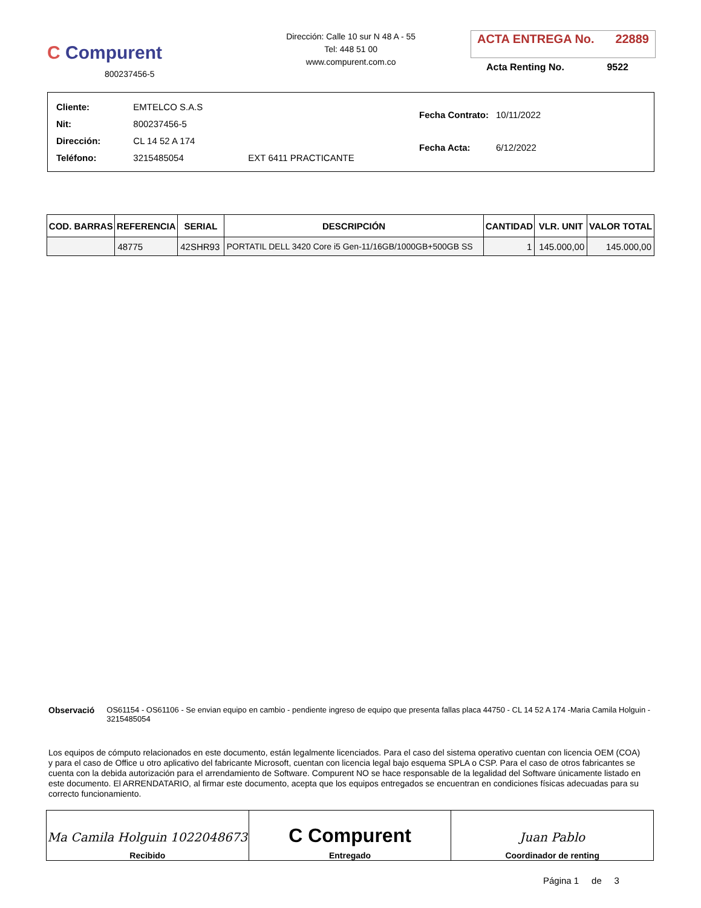C Compurent
800237456-5
Dirección: Calle 10 sur N 48 A - 55
Tel: 448 51 00
www.compurent.com.co
ACTA ENTREGA No. 22889
Acta Renting No. 9522
| Cliente: | EMTELCO S.A.S | |
| Nit: | 800237456-5 | |
| Dirección: | CL 14 52 A 174 | |
| Teléfono: | 3215485054 | EXT 6411 PRACTICANTE |
| Fecha Contrato: | 10/11/2022 |
| Fecha Acta: | 6/12/2022 |
| COD. BARRAS | REFERENCIA | SERIAL | DESCRIPCIÓN | CANTIDAD | VLR. UNIT | VALOR TOTAL |
| --- | --- | --- | --- | --- | --- | --- |
| | 48775 | 42SHR93 | PORTATIL DELL 3420 Core i5 Gen-11/16GB/1000GB+500GB SS | 1 | 145.000,00 | 145.000,00 |
Observació OS61154 - OS61106 - Se envian equipo en cambio - pendiente ingreso de equipo que presenta fallas placa 44750 - CL 14 52 A 174 -Maria Camila Holguin - 3215485054
Los equipos de cómputo relacionados en este documento, están legalmente licenciados. Para el caso del sistema operativo cuentan con licencia OEM (COA) y para el caso de Office u otro aplicativo del fabricante Microsoft, cuentan con licencia legal bajo esquema SPLA o CSP. Para el caso de otros fabricantes se cuenta con la debida autorización para el arrendamiento de Software. Compurent NO se hace responsable de la legalidad del Software únicamente listado en este documento. El ARRENDATARIO, al firmar este documento, acepta que los equipos entregados se encuentran en condiciones físicas adecuadas para su correcto funcionamiento.
Ma Camila Holguin 1022048673
Recibido
C Compurent
Entregado
Juan Pablo
Coordinador de renting
Página 1 de 3